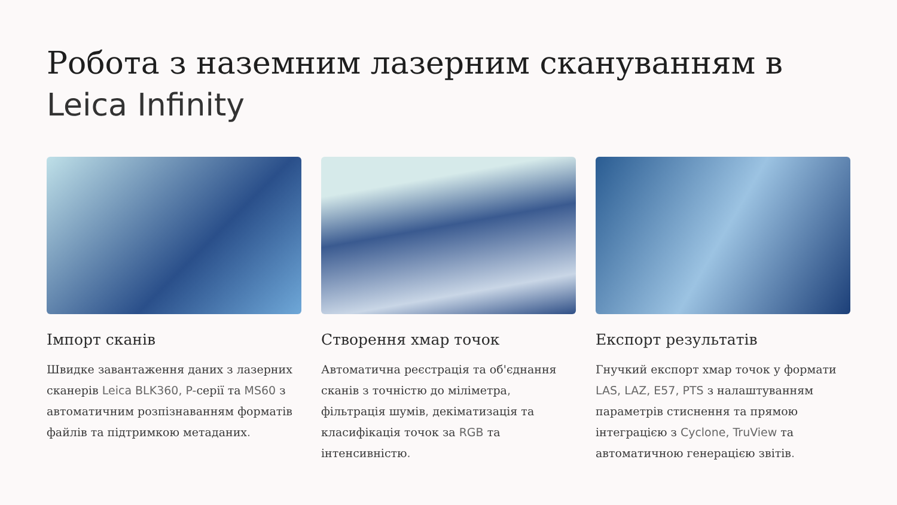Робота з наземним лазерним скануванням в Leica Infinity
Імпорт сканів
Швидке завантаження даних з лазерних сканерів Leica BLK360, P-серії та MS60 з автоматичним розпізнаванням форматів файлів та підтримкою метаданих.
Створення хмар точок
Автоматична реєстрація та об'єднання сканів з точністю до міліметра, фільтрація шумів, декіматизація та класифікація точок за RGB та інтенсивністю.
Експорт результатів
Гнучкий експорт хмар точок у формати LAS, LAZ, E57, PTS з налаштуванням параметрів стиснення та прямою інтеграцією з Cyclone, TruView та автоматичною генерацією звітів.